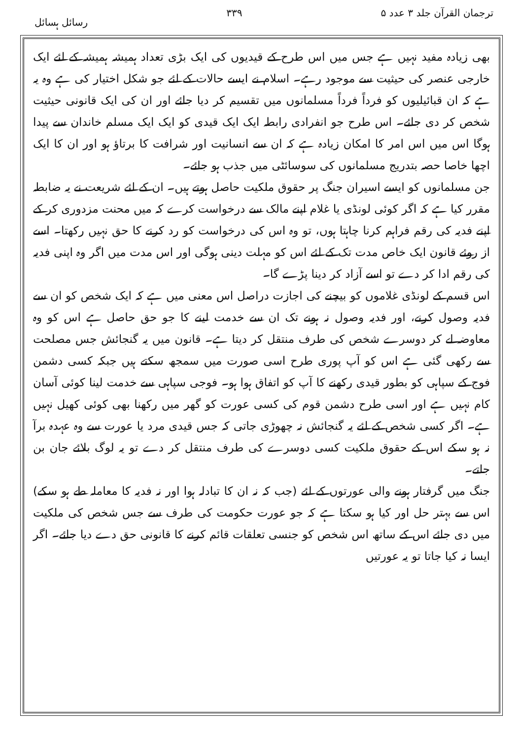ترجمان القرآن جلد ۳ عدد ۵ ۳۳۹ رسائل ہسائل
بھی زیادہ مفید نہیں ہے جس میں اس طرح کے قیدیوں کی ایک بڑی تعداد ہمیشہ ہمیشہ کے لئے ایک خارجی عنصر کی حیثیت سے موجود رہے۔ اسلام نے ایسے حالات کے لئے جو شکل اختیار کی ہے وہ یہ ہے کہ ان قبائیلیوں کو فرداً فرداً مسلمانوں میں تقسیم کر دیا جائے اور ان کی ایک قانونی حیثیت شخص کر دی جائے۔ اس طرح جو انفرادی رابطہ ایک ایک قیدی کو ایک ایک مسلم خاندان سے پیدا ہوگا اس میں اس امر کا امکان زیادہ ہے کہ ان سے انسانیت اور شرافت کا برتاؤ ہو اور ان کا ایک اچھا خاصا حصہ بتدریج مسلمانوں کی سوسائٹی میں جذب ہو جائے۔
جن مسلمانوں کو ایسے اسیران جنگ پر حقوق ملکیت حاصل ہوتے ہیں۔ ان کے لئے شریعت نے یہ ضابطہ مقرر کیا ہے کہ اگر کوئی لونڈی یا غلام اپنے مالک سے درخواست کرے کہ میں محنت مزدوری کر کے اپنے فدیہ کی رقم فراہم کرنا چاہتا ہوں، تو وہ اس کی درخواست کو رد کرنے کا حق نہیں رکھتا۔ اسے از روئے قانون ایک خاص مدت تک کے لئے اس کو مہلت دینی ہوگی اور اس مدت میں اگر وہ اپنی فدیہ کی رقم ادا کر دے تو اسے آزاد کر دینا پڑے گا۔
اس قسم کے لونڈی غلاموں کو بیچنے کی اجازت دراصل اس معنی میں ہے کہ ایک شخص کو ان سے فدیہ وصول کرنے، اور فدیہ وصول نہ ہونے تک ان سے خدمت لینے کا جو حق حاصل ہے اس کو وہ معاوضہ لے کر دوسرے شخص کی طرف منتقل کر دیتا ہے۔ قانون میں یہ گنجائش جس مصلحت سے رکھی گئی ہے اس کو آپ پوری طرح اسی صورت میں سمجھ سکتے ہیں جبکہ کسی دشمن فوج کے سپاہی کو بطور قیدی رکھنے کا آپ کو اتفاق ہوا ہو۔ فوجی سپاہی سے خدمت لینا کوئی آسان کام نہیں ہے اور اسی طرح دشمن قوم کی کسی عورت کو گھر میں رکھنا بھی کوئی کھیل نہیں ہے۔ اگر کسی شخص کے لئے یہ گنجائش نہ چھوڑی جاتی کہ جس قیدی مرد یا عورت سے وہ عہدہ برآ نہ ہو سکے اس کے حقوق ملکیت کسی دوسرے کی طرف منتقل کر دے تو یہ لوگ بلائے جان بن جاتے۔
جنگ میں گرفتار ہونے والی عورتوں کے لئے (جب کہ نہ ان کا تبادلہ ہوا اور نہ فدیہ کا معاملہ طے ہو سکے) اس سے بہتر حل اور کیا ہو سکتا ہے کہ جو عورت حکومت کی طرف سے جس شخص کی ملکیت میں دی جائے اس کے ساتھ اس شخص کو جنسی تعلقات قائم کرنے کا قانونی حق دے دیا جائے۔ اگر ایسا نہ کیا جاتا تو یہ عورتیں